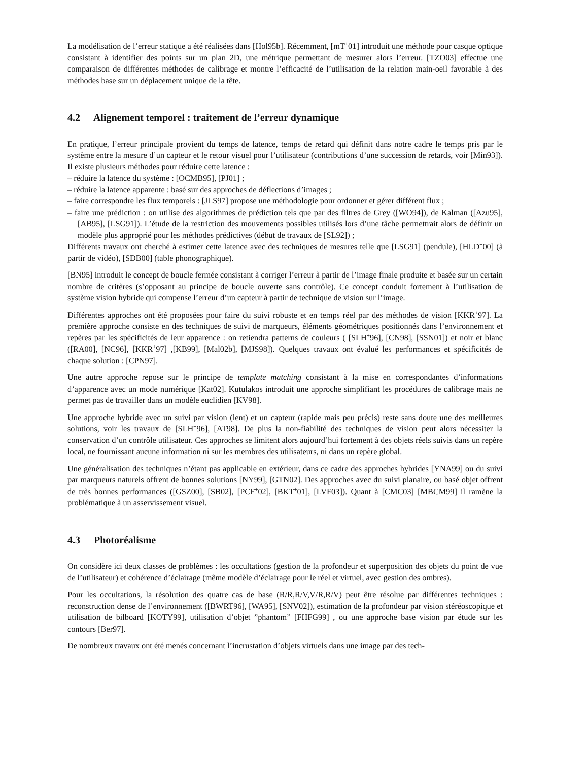La modélisation de l’erreur statique a été réalisées dans [Hol95b]. Récemment, [mT<sup>+</sup>01] introduit une méthode pour casque optique consistant à identifier des points sur un plan 2D, une métrique permettant de mesurer alors l’erreur. [TZO03] effectue une comparaison de différentes méthodes de calibrage et montre l’efficacité de l’utilisation de la relation main-oeil favorable à des méthodes base sur un déplacement unique de la tête.
4.2 Alignement temporel : traitement de l’erreur dynamique
En pratique, l’erreur principale provient du temps de latence, temps de retard qui définit dans notre cadre le temps pris par le système entre la mesure d’un capteur et le retour visuel pour l’utilisateur (contributions d’une succession de retards, voir [Min93]). Il existe plusieurs méthodes pour réduire cette latence :
– réduire la latence du système : [OCMB95], [PJ01] ;
– réduire la latence apparente : basé sur des approches de déflections d’images ;
– faire correspondre les flux temporels : [JLS97] propose une méthodologie pour ordonner et gérer différent flux ;
– faire une prédiction : on utilise des algorithmes de prédiction tels que par des filtres de Grey ([WO94]), de Kalman ([Azu95], [AB95], [LSG91]). L’étude de la restriction des mouvements possibles utilisés lors d’une tâche permettrait alors de définir un modèle plus approprié pour les méthodes prédictives (début de travaux de [SL92]) ;
Différents travaux ont cherché à estimer cette latence avec des techniques de mesures telle que [LSG91] (pendule), [HLD<sup>+</sup>00] (à partir de vidéo), [SDB00] (table phonographique).
[BN95] introduit le concept de boucle fermée consistant à corriger l’erreur à partir de l’image finale produite et basée sur un certain nombre de critères (s’opposant au principe de boucle ouverte sans contrôle). Ce concept conduit fortement à l’utilisation de système vision hybride qui compense l’erreur d’un capteur à partir de technique de vision sur l’image.
Différentes approches ont été proposées pour faire du suivi robuste et en temps réel par des méthodes de vision [KKR<sup>+</sup>97]. La première approche consiste en des techniques de suivi de marqueurs, éléments géométriques positionnés dans l’environnement et repères par les spécificités de leur apparence : on retiendra patterns de couleurs ( [SLH<sup>+</sup>96], [CN98], [SSN01]) et noir et blanc ([RA00], [NC96], [KKR<sup>+</sup>97] ,[KB99], [Mal02b], [MJS98]). Quelques travaux ont évalué les performances et spécificités de chaque solution : [CPN97].
Une autre approche repose sur le principe de template matching consistant à la mise en correspondantes d’informations d’apparence avec un mode numérique [Kat02]. Kutulakos introduit une approche simplifiant les procédures de calibrage mais ne permet pas de travailler dans un modèle euclidien [KV98].
Une approche hybride avec un suivi par vision (lent) et un capteur (rapide mais peu précis) reste sans doute une des meilleures solutions, voir les travaux de [SLH<sup>+</sup>96], [AT98]. De plus la non-fiabilité des techniques de vision peut alors nécessiter la conservation d’un contrôle utilisateur. Ces approches se limitent alors aujourd’hui fortement à des objets réels suivis dans un repère local, ne fournissant aucune information ni sur les membres des utilisateurs, ni dans un repère global.
Une généralisation des techniques n’étant pas applicable en extérieur, dans ce cadre des approches hybrides [YNA99] ou du suivi par marqueurs naturels offrent de bonnes solutions [NY99], [GTN02]. Des approches avec du suivi planaire, ou basé objet offrent de très bonnes performances ([GSZ00], [SB02], [PCF<sup>+</sup>02], [BKT<sup>+</sup>01], [LVF03]). Quant à [CMC03] [MBCM99] il ramène la problématique à un asservissement visuel.
4.3 Photoréalisme
On considère ici deux classes de problèmes : les occultations (gestion de la profondeur et superposition des objets du point de vue de l’utilisateur) et cohérence d’éclairage (même modèle d’éclairage pour le réel et virtuel, avec gestion des ombres).
Pour les occultations, la résolution des quatre cas de base (R/R,R/V,V/R,R/V) peut être résolue par différentes techniques : reconstruction dense de l’environnement ([BWRT96], [WA95], [SNV02]), estimation de la profondeur par vision stéréoscopique et utilisation de bilboard [KOTY99], utilisation d’objet ”phantom” [FHFG99] , ou une approche base vision par étude sur les contours [Ber97].
De nombreux travaux ont été menés concernant l’incrustation d’objets virtuels dans une image par des tech-